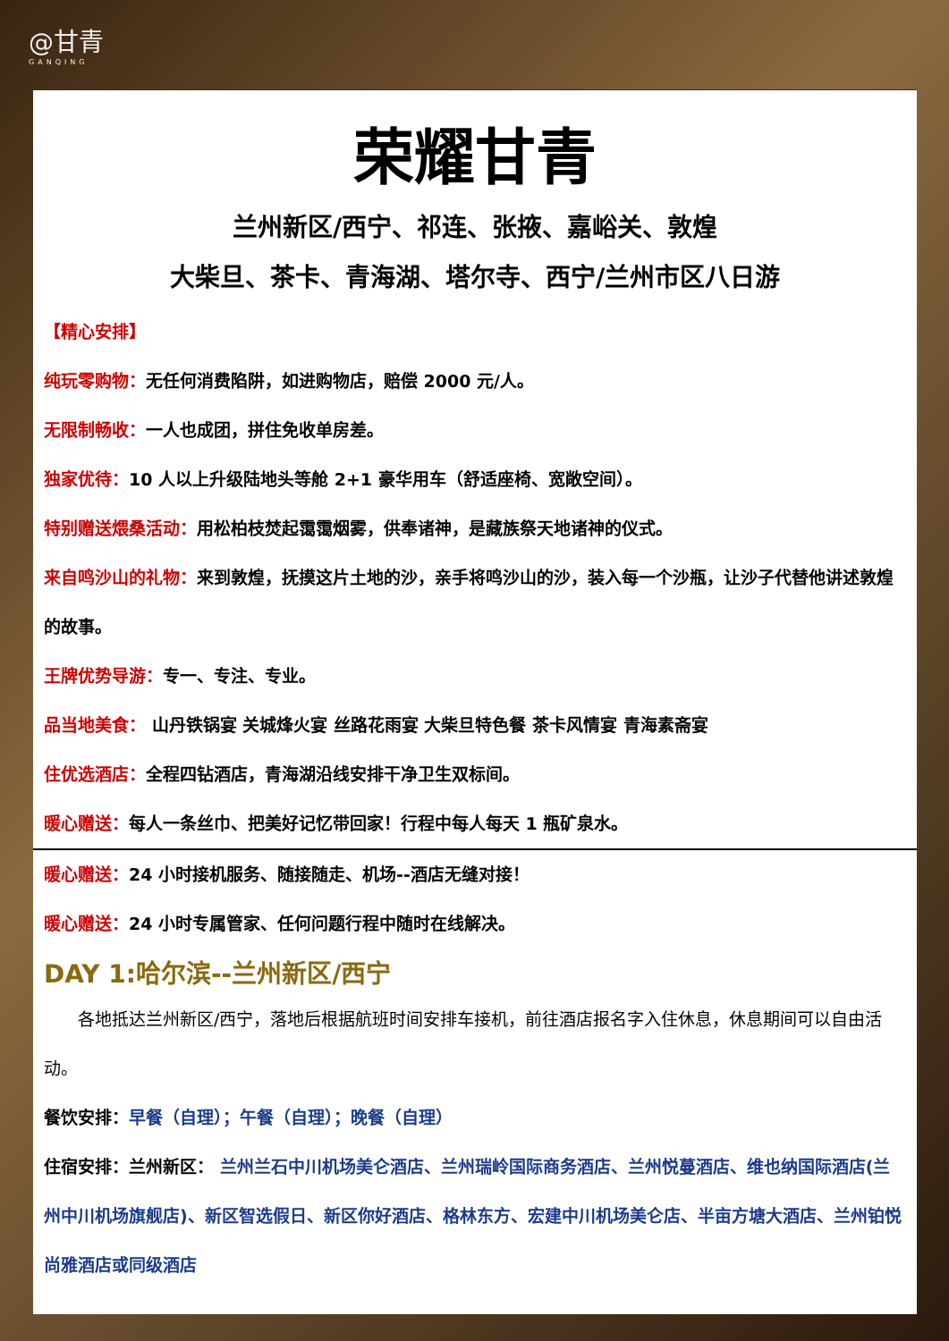@甘青
GANQING
荣耀甘青
兰州新区/西宁、祁连、张掖、嘉峪关、敦煌
大柴旦、茶卡、青海湖、塔尔寺、西宁/兰州市区八日游
【精心安排】
纯玩零购物：无任何消费陷阱，如进购物店，赔偿 2000 元/人。
无限制畅收：一人也成团，拼住免收单房差。
独家优待：10 人以上升级陆地头等舱 2+1 豪华用车（舒适座椅、宽敞空间）。
特别赠送煨桑活动：用松柏枝焚起霭霭烟雾，供奉诸神，是藏族祭天地诸神的仪式。
来自鸣沙山的礼物：来到敦煌，抚摸这片土地的沙，亲手将鸣沙山的沙，装入每一个沙瓶，让沙子代替他讲述敦煌的故事。
王牌优势导游：专一、专注、专业。
品当地美食： 山丹铁锅宴 关城烽火宴 丝路花雨宴 大柴旦特色餐 茶卡风情宴 青海素斋宴
住优选酒店：全程四钻酒店，青海湖沿线安排干净卫生双标间。
暖心赠送：每人一条丝巾、把美好记忆带回家！行程中每人每天 1 瓶矿泉水。
暖心赠送：24 小时接机服务、随接随走、机场--酒店无缝对接！
暖心赠送：24 小时专属管家、任何问题行程中随时在线解决。
DAY 1:哈尔滨--兰州新区/西宁
　　各地抵达兰州新区/西宁，落地后根据航班时间安排车接机，前往酒店报名字入住休息，休息期间可以自由活动。
餐饮安排：早餐（自理）；午餐（自理）；晚餐（自理）
住宿安排：兰州新区： 兰州兰石中川机场美仑酒店、兰州瑞岭国际商务酒店、兰州悦蔓酒店、维也纳国际酒店(兰州中川机场旗舰店)、新区智选假日、新区你好酒店、格林东方、宏建中川机场美仑店、半亩方塘大酒店、兰州铂悦尚雅酒店或同级酒店